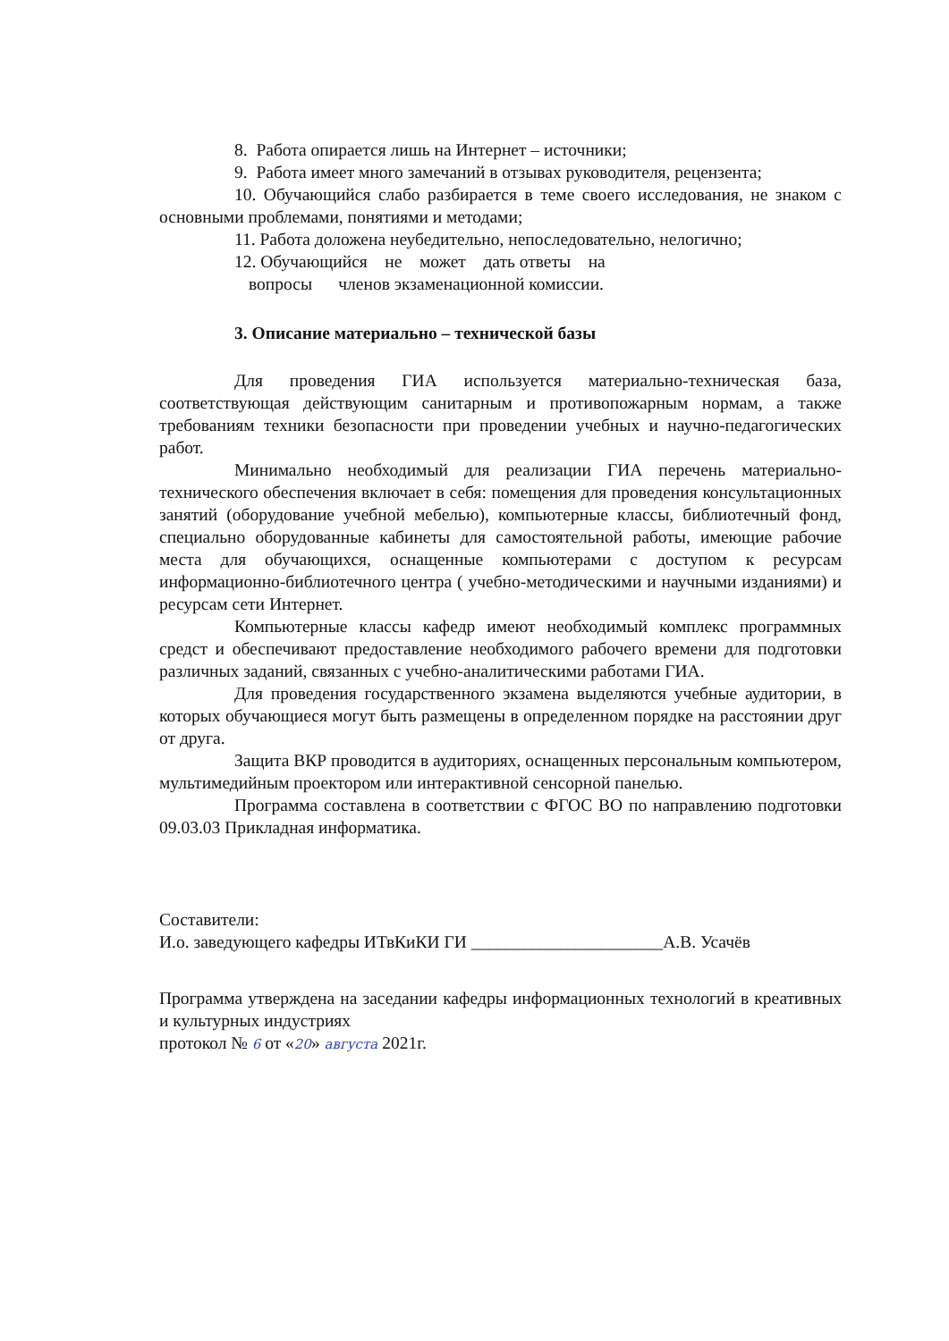8. Работа опирается лишь на Интернет – источники;
9. Работа имеет много замечаний в отзывах руководителя, рецензента;
10. Обучающийся слабо разбирается в теме своего исследования, не знаком с основными проблемами, понятиями и методами;
11. Работа доложена неубедительно, непоследовательно, нелогично;
12. Обучающийся не может дать ответы на
вопросы членов экзаменационной комиссии.
3. Описание материально – технической базы
Для проведения ГИА используется материально-техническая база, соответствующая действующим санитарным и противопожарным нормам, а также требованиям техники безопасности при проведении учебных и научно-педагогических работ.
Минимально необходимый для реализации ГИА перечень материально- технического обеспечения включает в себя: помещения для проведения консультационных занятий (оборудование учебной мебелью), компьютерные классы, библиотечный фонд, специально оборудованные кабинеты для самостоятельной работы, имеющие рабочие места для обучающихся, оснащенные компьютерами с доступом к ресурсам информационно-библиотечного центра ( учебно-методическими и научными изданиями) и ресурсам сети Интернет.
Компьютерные классы кафедр имеют необходимый комплекс программных средст и обеспечивают предоставление необходимого рабочего времени для подготовки различных заданий, связанных с учебно-аналитическими работами ГИА.
Для проведения государственного экзамена выделяются учебные аудитории, в которых обучающиеся могут быть размещены в определенном порядке на расстоянии друг от друга.
Защита ВКР проводится в аудиториях, оснащенных персональным компьютером, мультимедийным проектором или интерактивной сенсорной панелью.
Программа составлена в соответствии с ФГОС ВО по направлению подготовки 09.03.03 Прикладная информатика.
Составители:
И.о. заведующего кафедры ИТвКиКИ ГИ ______________________А.В. Усачёв
Программа утверждена на заседании кафедры информационных технологий в креативных и культурных индустриях
протокол № 6 от «20» августа 2021г.